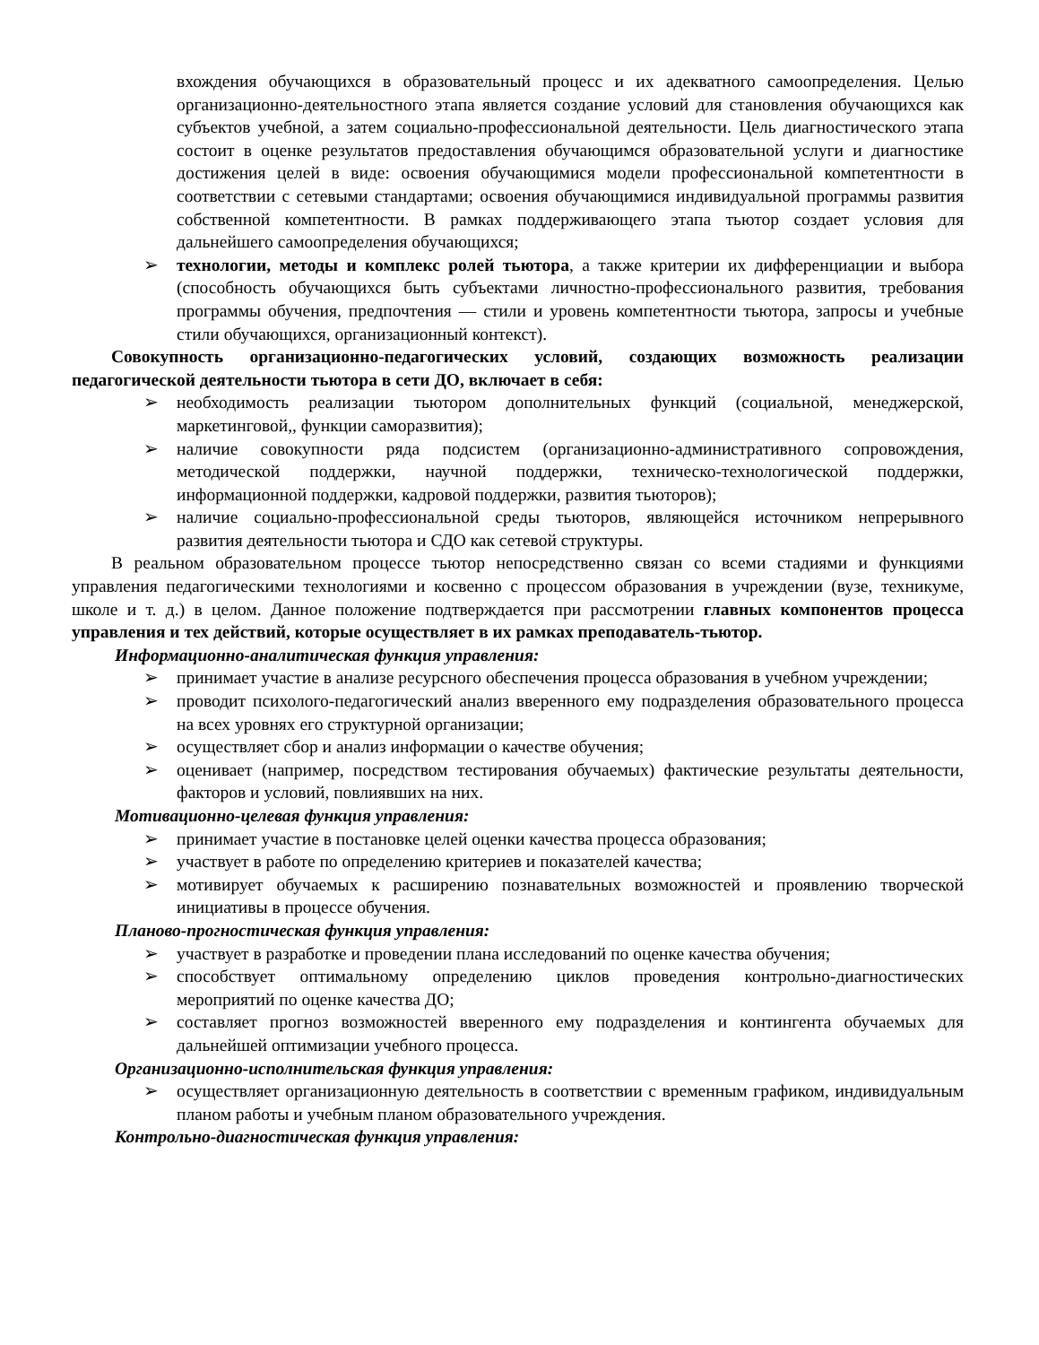вхождения обучающихся в образовательный процесс и их адекватного самоопределения. Целью организационно-деятельностного этапа является создание условий для становления обучающихся как субъектов учебной, а затем социально-профессиональной деятельности. Цель диагностического этапа состоит в оценке результатов предоставления обучающимся образовательной услуги и диагностике достижения целей в виде: освоения обучающимися модели профессиональной компетентности в соответствии с сетевыми стандартами; освоения обучающимися индивидуальной программы развития собственной компетентности. В рамках поддерживающего этапа тьютор создает условия для дальнейшего самоопределения обучающихся;
➢ технологии, методы и комплекс ролей тьютора, а также критерии их дифференциации и выбора (способность обучающихся быть субъектами личностно-профессионального развития, требования программы обучения, предпочтения — стили и уровень компетентности тьютора, запросы и учебные стили обучающихся, организационный контекст).
Совокупность организационно-педагогических условий, создающих возможность реализации педагогической деятельности тьютора в сети ДО, включает в себя:
➢ необходимость реализации тьютором дополнительных функций (социальной, менеджерской, маркетинговой,, функции саморазвития);
➢ наличие совокупности ряда подсистем (организационно-административного сопровождения, методической поддержки, научной поддержки, техническо-технологической поддержки, информационной поддержки, кадровой поддержки, развития тьюторов);
➢ наличие социально-профессиональной среды тьюторов, являющейся источником непрерывного развития деятельности тьютора и СДО как сетевой структуры.
В реальном образовательном процессе тьютор непосредственно связан со всеми стадиями и функциями управления педагогическими технологиями и косвенно с процессом образования в учреждении (вузе, техникуме, школе и т. д.) в целом. Данное положение подтверждается при рассмотрении главных компонентов процесса управления и тех действий, которые осуществляет в их рамках преподаватель-тьютор.
Информационно-аналитическая функция управления:
➢ принимает участие в анализе ресурсного обеспечения процесса образования в учебном учреждении;
➢ проводит психолого-педагогический анализ вверенного ему подразделения образовательного процесса на всех уровнях его структурной организации;
➢ осуществляет сбор и анализ информации о качестве обучения;
➢ оценивает (например, посредством тестирования обучаемых) фактические результаты деятельности, факторов и условий, повлиявших на них.
Мотивационно-целевая функция управления:
➢ принимает участие в постановке целей оценки качества процесса образования;
➢ участвует в работе по определению критериев и показателей качества;
➢ мотивирует обучаемых к расширению познавательных возможностей и проявлению творческой инициативы в процессе обучения.
Планово-прогностическая функция управления:
➢ участвует в разработке и проведении плана исследований по оценке качества обучения;
➢ способствует оптимальному определению циклов проведения контрольно-диагностических мероприятий по оценке качества ДО;
➢ составляет прогноз возможностей вверенного ему подразделения и контингента обучаемых для дальнейшей оптимизации учебного процесса.
Организационно-исполнительская функция управления:
➢ осуществляет организационную деятельность в соответствии с временным графиком, индивидуальным планом работы и учебным планом образовательного учреждения.
Контрольно-диагностическая функция управления: